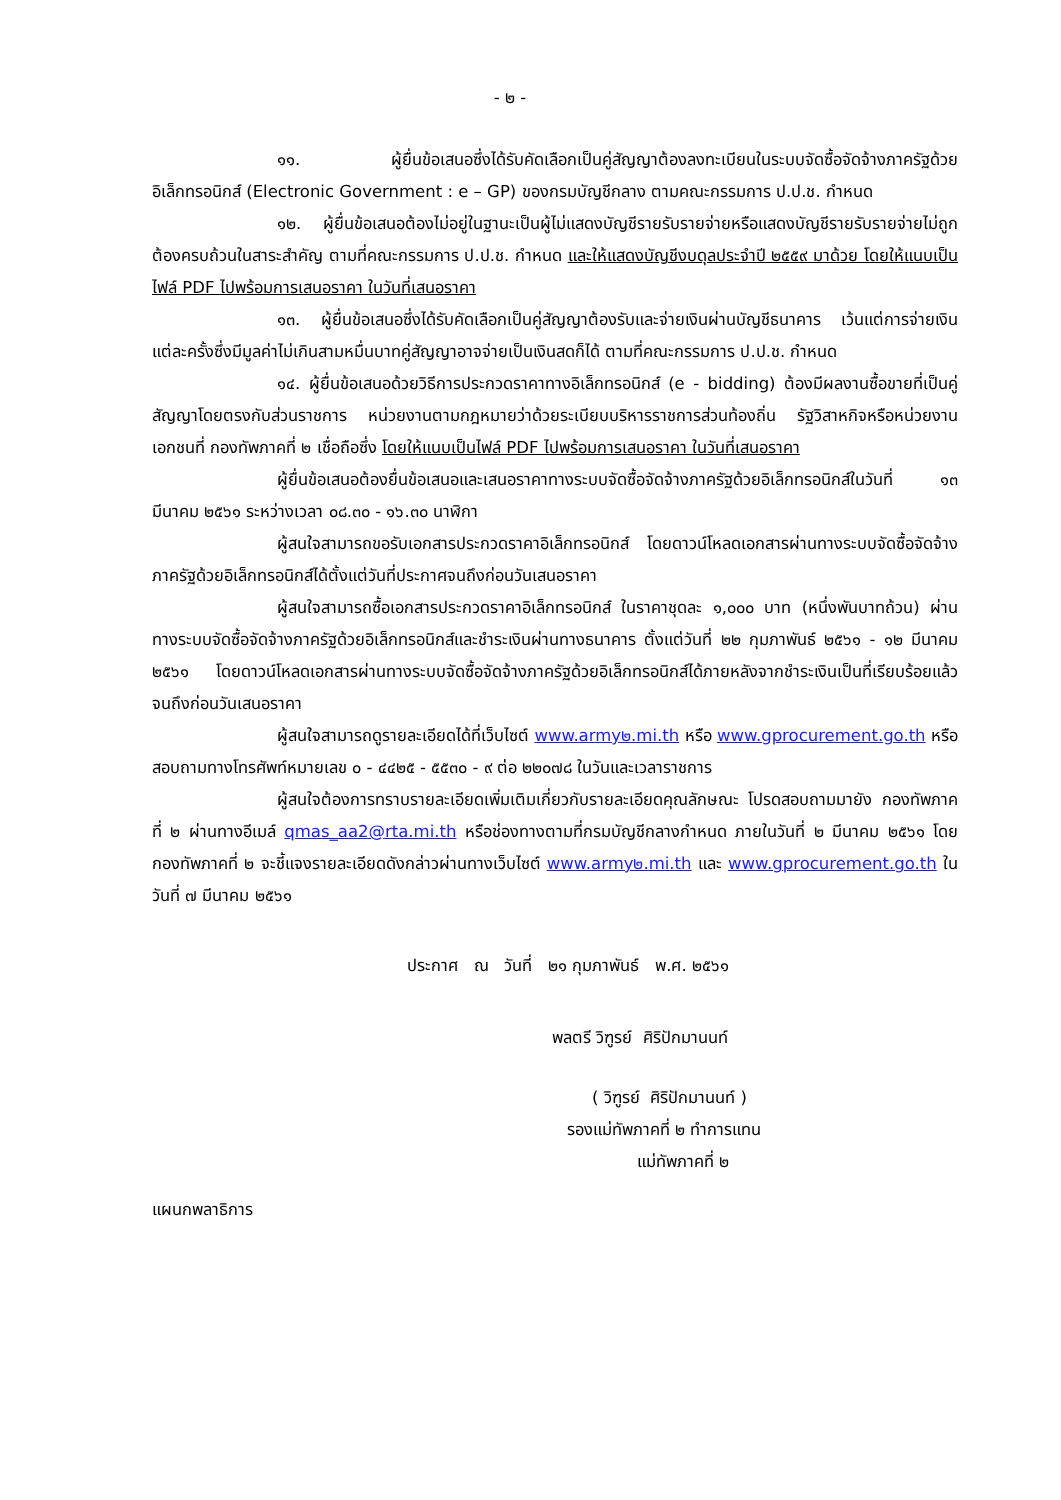- ๒ -
๑๑. ผู้ยื่นข้อเสนอซึ่งได้รับคัดเลือกเป็นคู่สัญญาต้องลงทะเบียนในระบบจัดซื้อจัดจ้างภาครัฐด้วยอิเล็กทรอนิกส์ (Electronic Government : e – GP) ของกรมบัญชีกลาง ตามคณะกรรมการ ป.ป.ช. กำหนด
๑๒. ผู้ยื่นข้อเสนอต้องไม่อยู่ในฐานะเป็นผู้ไม่แสดงบัญชีรายรับรายจ่ายหรือแสดงบัญชีรายรับรายจ่ายไม่ถูกต้องครบถ้วนในสาระสำคัญ ตามที่คณะกรรมการ ป.ป.ช. กำหนด และให้แสดงบัญชีงบดุลประจำปี ๒๕๕๙ มาด้วย โดยให้แนบเป็นไฟล์ PDF ไปพร้อมการเสนอราคา ในวันที่เสนอราคา
๑๓. ผู้ยื่นข้อเสนอซึ่งได้รับคัดเลือกเป็นคู่สัญญาต้องรับและจ่ายเงินผ่านบัญชีธนาคาร เว้นแต่การจ่ายเงินแต่ละครั้งซึ่งมีมูลค่าไม่เกินสามหมื่นบาทคู่สัญญาอาจจ่ายเป็นเงินสดก็ได้ ตามที่คณะกรรมการ ป.ป.ช. กำหนด
๑๔. ผู้ยื่นข้อเสนอด้วยวิธีการประกวดราคาทางอิเล็กทรอนิกส์ (e - bidding) ต้องมีผลงานซื้อขายที่เป็นคู่สัญญาโดยตรงกับส่วนราชการ หน่วยงานตามกฎหมายว่าด้วยระเบียบบริหารราชการส่วนท้องถิ่น รัฐวิสาหกิจหรือหน่วยงานเอกชนที่ กองทัพภาคที่ ๒ เชื่อถือซึ่ง โดยให้แนบเป็นไฟล์ PDF ไปพร้อมการเสนอราคา ในวันที่เสนอราคา
ผู้ยื่นข้อเสนอต้องยื่นข้อเสนอและเสนอราคาทางระบบจัดซื้อจัดจ้างภาครัฐด้วยอิเล็กทรอนิกส์ในวันที่ ๑๓ มีนาคม ๒๕๖๑ ระหว่างเวลา ๐๘.๓๐ - ๑๖.๓๐ นาฬิกา
ผู้สนใจสามารถขอรับเอกสารประกวดราคาอิเล็กทรอนิกส์ โดยดาวน์โหลดเอกสารผ่านทางระบบจัดซื้อจัดจ้างภาครัฐด้วยอิเล็กทรอนิกส์ได้ตั้งแต่วันที่ประกาศจนถึงก่อนวันเสนอราคา
ผู้สนใจสามารถซื้อเอกสารประกวดราคาอิเล็กทรอนิกส์ ในราคาชุดละ ๑,๐๐๐ บาท (หนึ่งพันบาทถ้วน) ผ่านทางระบบจัดซื้อจัดจ้างภาครัฐด้วยอิเล็กทรอนิกส์และชำระเงินผ่านทางธนาคาร ตั้งแต่วันที่ ๒๒ กุมภาพันธ์ ๒๕๖๑ - ๑๒ มีนาคม ๒๕๖๑ โดยดาวน์โหลดเอกสารผ่านทางระบบจัดซื้อจัดจ้างภาครัฐด้วยอิเล็กทรอนิกส์ได้ภายหลังจากชำระเงินเป็นที่เรียบร้อยแล้วจนถึงก่อนวันเสนอราคา
ผู้สนใจสามารถดูรายละเอียดได้ที่เว็บไซต์ www.army๒.mi.th หรือ www.gprocurement.go.th หรือสอบถามทางโทรศัพท์หมายเลข ๐ - ๔๔๒๕ - ๕๕๓๐ - ๙ ต่อ ๒๒๐๗๘ ในวันและเวลาราชการ
ผู้สนใจต้องการทราบรายละเอียดเพิ่มเติมเกี่ยวกับรายละเอียดคุณลักษณะ โปรดสอบถามมายัง กองทัพภาคที่ ๒ ผ่านทางอีเมล์ qmas_aa2@rta.mi.th หรือช่องทางตามที่กรมบัญชีกลางกำหนด ภายในวันที่ ๒ มีนาคม ๒๕๖๑ โดย กองทัพภาคที่ ๒ จะชี้แจงรายละเอียดดังกล่าวผ่านทางเว็บไซต์ www.army๒.mi.th และ www.gprocurement.go.th ในวันที่ ๗ มีนาคม ๒๕๖๑
ประกาศ ณ วันที่ ๒๑ กุมภาพันธ์ พ.ศ. ๒๕๖๑
พลตรี วิฑูรย์ ศิริปักมานนท์
( วิฑูรย์ ศิริปักมานนท์ )
รองแม่ทัพภาคที่ ๒ ทำการแทน
แม่ทัพภาคที่ ๒
แผนกพลาธิการ